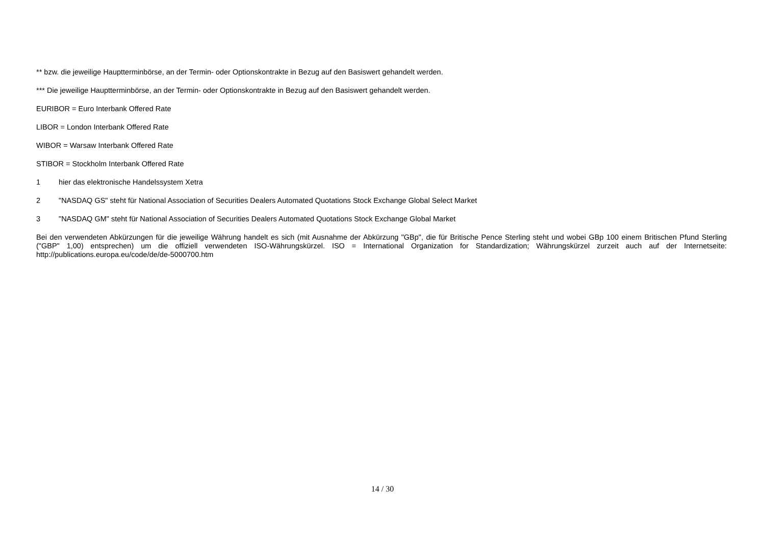** bzw. die jeweilige Hauptterminbörse, an der Termin- oder Optionskontrakte in Bezug auf den Basiswert gehandelt werden.
*** Die jeweilige Hauptterminbörse, an der Termin- oder Optionskontrakte in Bezug auf den Basiswert gehandelt werden.
EURIBOR = Euro Interbank Offered Rate
LIBOR = London Interbank Offered Rate
WIBOR = Warsaw Interbank Offered Rate
STIBOR = Stockholm Interbank Offered Rate
1 hier das elektronische Handelssystem Xetra
2 "NASDAQ GS" steht für National Association of Securities Dealers Automated Quotations Stock Exchange Global Select Market
3 "NASDAQ GM" steht für National Association of Securities Dealers Automated Quotations Stock Exchange Global Market
Bei den verwendeten Abkürzungen für die jeweilige Währung handelt es sich (mit Ausnahme der Abkürzung "GBp", die für Britische Pence Sterling steht und wobei GBp 100 einem Britischen Pfund Sterling ("GBP" 1,00) entsprechen) um die offiziell verwendeten ISO-Währungskürzel. ISO = International Organization for Standardization; Währungskürzel zurzeit auch auf der Internetseite: http://publications.europa.eu/code/de/de-5000700.htm
14 / 30